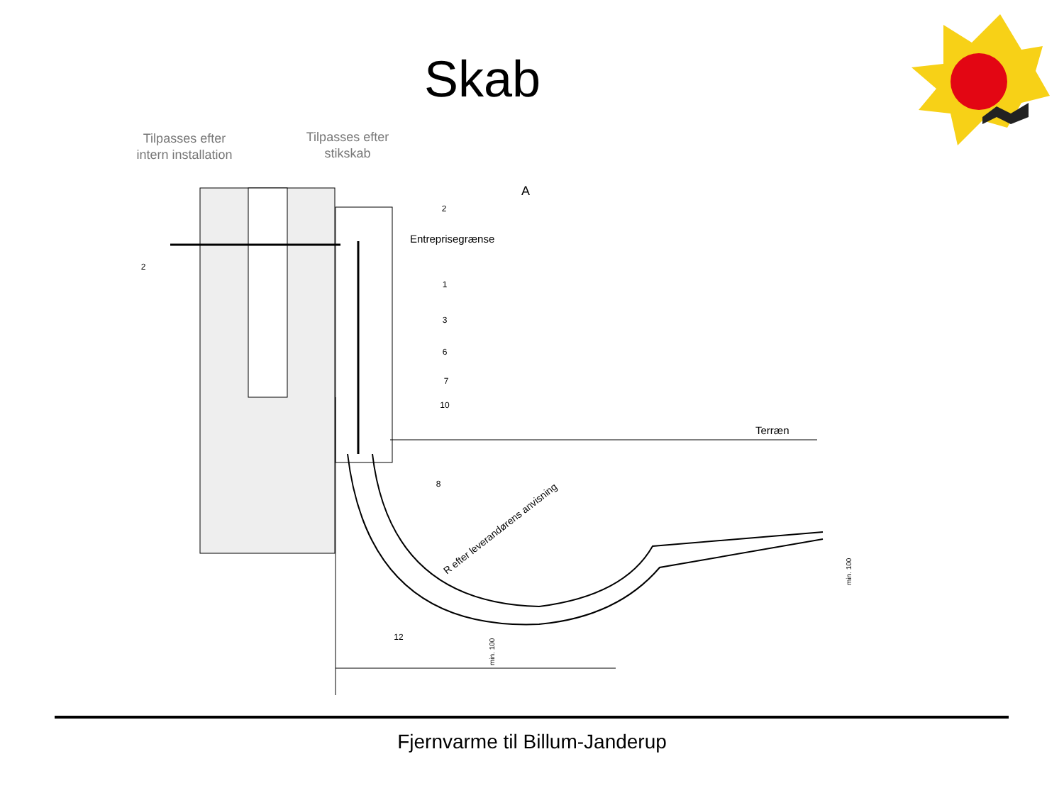Skab
Tilpasses efter
intern installation
Tilpasses efter
stikskab
Entreprisegrænse
Terræn
A
R efter leverandørens anvisning
2
2
1
3
6
7
10
8
12
min. 100
min. 100
Fjernvarme til Billum-Janderup